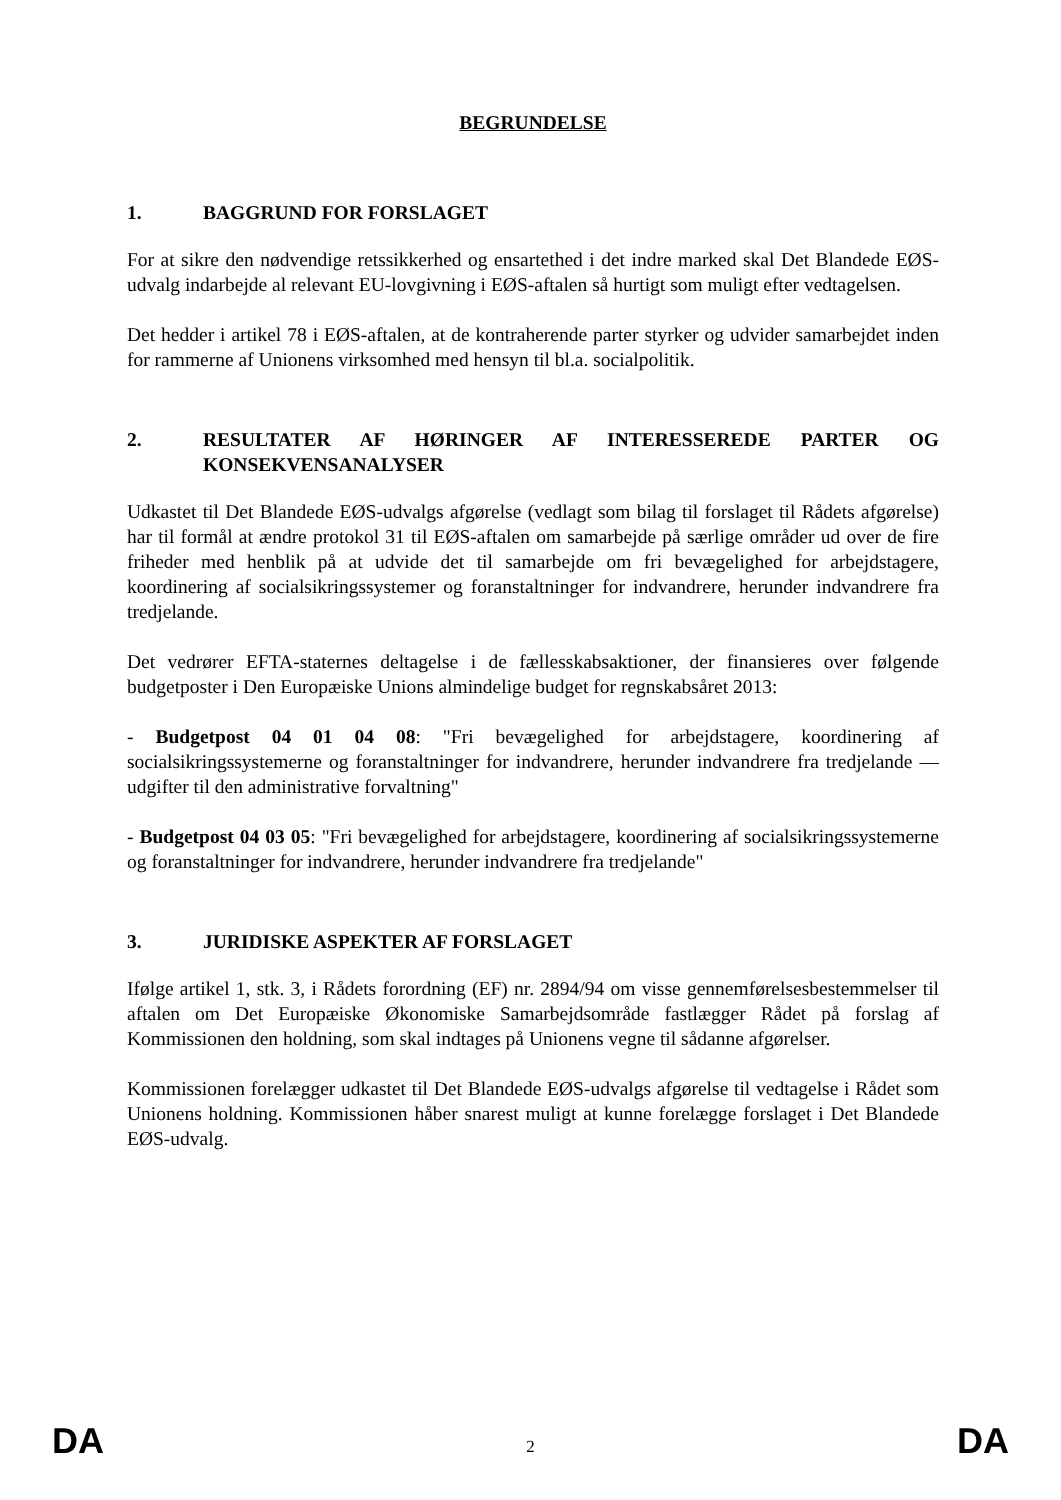BEGRUNDELSE
1. BAGGRUND FOR FORSLAGET
For at sikre den nødvendige retssikkerhed og ensartethed i det indre marked skal Det Blandede EØS-udvalg indarbejde al relevant EU-lovgivning i EØS-aftalen så hurtigt som muligt efter vedtagelsen.
Det hedder i artikel 78 i EØS-aftalen, at de kontraherende parter styrker og udvider samarbejdet inden for rammerne af Unionens virksomhed med hensyn til bl.a. socialpolitik.
2. RESULTATER AF HØRINGER AF INTERESSEREDE PARTER OG KONSEKVENSANALYSER
Udkastet til Det Blandede EØS-udvalgs afgørelse (vedlagt som bilag til forslaget til Rådets afgørelse) har til formål at ændre protokol 31 til EØS-aftalen om samarbejde på særlige områder ud over de fire friheder med henblik på at udvide det til samarbejde om fri bevægelighed for arbejdstagere, koordinering af socialsikringssystemer og foranstaltninger for indvandrere, herunder indvandrere fra tredjelande.
Det vedrører EFTA-staternes deltagelse i de fællesskabsaktioner, der finansieres over følgende budgetposter i Den Europæiske Unions almindelige budget for regnskabsåret 2013:
- Budgetpost 04 01 04 08: "Fri bevægelighed for arbejdstagere, koordinering af socialsikringssystemerne og foranstaltninger for indvandrere, herunder indvandrere fra tredjelande — udgifter til den administrative forvaltning"
- Budgetpost 04 03 05: "Fri bevægelighed for arbejdstagere, koordinering af socialsikringssystemerne og foranstaltninger for indvandrere, herunder indvandrere fra tredjelande"
3. JURIDISKE ASPEKTER AF FORSLAGET
Ifølge artikel 1, stk. 3, i Rådets forordning (EF) nr. 2894/94 om visse gennemførelsesbestemmelser til aftalen om Det Europæiske Økonomiske Samarbejdsområde fastlægger Rådet på forslag af Kommissionen den holdning, som skal indtages på Unionens vegne til sådanne afgørelser.
Kommissionen forelægger udkastet til Det Blandede EØS-udvalgs afgørelse til vedtagelse i Rådet som Unionens holdning. Kommissionen håber snarest muligt at kunne forelægge forslaget i Det Blandede EØS-udvalg.
DA 2 DA